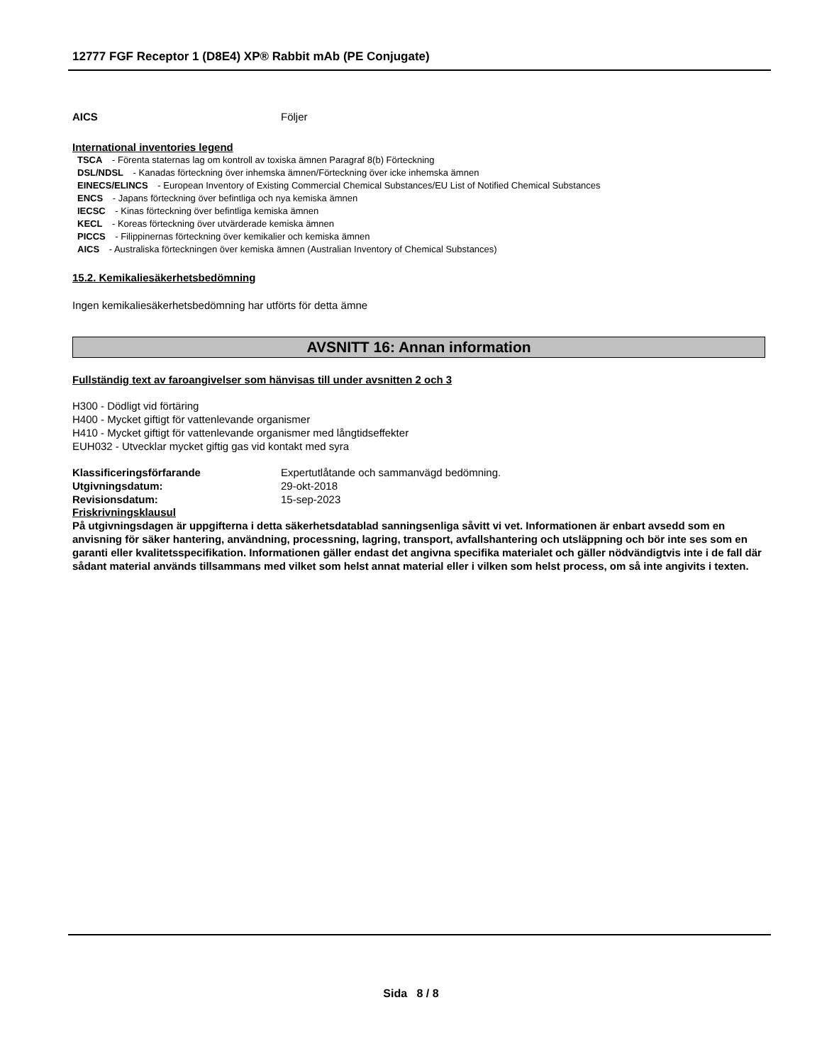12777 FGF Receptor 1 (D8E4) XP® Rabbit mAb (PE Conjugate)
AICS Följer
International inventories legend
TSCA - Förenta staternas lag om kontroll av toxiska ämnen Paragraf 8(b) Förteckning
DSL/NDSL - Kanadas förteckning över inhemska ämnen/Förteckning över icke inhemska ämnen
EINECS/ELINCS - European Inventory of Existing Commercial Chemical Substances/EU List of Notified Chemical Substances
ENCS - Japans förteckning över befintliga och nya kemiska ämnen
IECSC - Kinas förteckning över befintliga kemiska ämnen
KECL - Koreas förteckning över utvärderade kemiska ämnen
PICCS - Filippinernas förteckning över kemikalier och kemiska ämnen
AICS - Australiska förteckningen över kemiska ämnen (Australian Inventory of Chemical Substances)
15.2. Kemikaliesäkerhetsbedömning
Ingen kemikaliesäkerhetsbedömning har utförts för detta ämne
AVSNITT 16: Annan information
Fullständig text av faroangivelser som hänvisas till under avsnitten 2 och 3
H300 - Dödligt vid förtäring
H400 - Mycket giftigt för vattenlevande organismer
H410 - Mycket giftigt för vattenlevande organismer med långtidseffekter
EUH032 - Utvecklar mycket giftig gas vid kontakt med syra
Klassificeringsförfarande Expertutlåtande och sammanvägd bedömning.
Utgivningsdatum: 29-okt-2018
Revisionsdatum: 15-sep-2023
Friskrivningsklausul
På utgivningsdagen är uppgifterna i detta säkerhetsdatablad sanningsenliga såvitt vi vet. Informationen är enbart avsedd som en anvisning för säker hantering, användning, processning, lagring, transport, avfallshantering och utsläppning och bör inte ses som en garanti eller kvalitetsspecifikation. Informationen gäller endast det angivna specifika materialet och gäller nödvändigtvis inte i de fall där sådant material används tillsammans med vilket som helst annat material eller i vilken som helst process, om så inte angivits i texten.
Sida 8 / 8